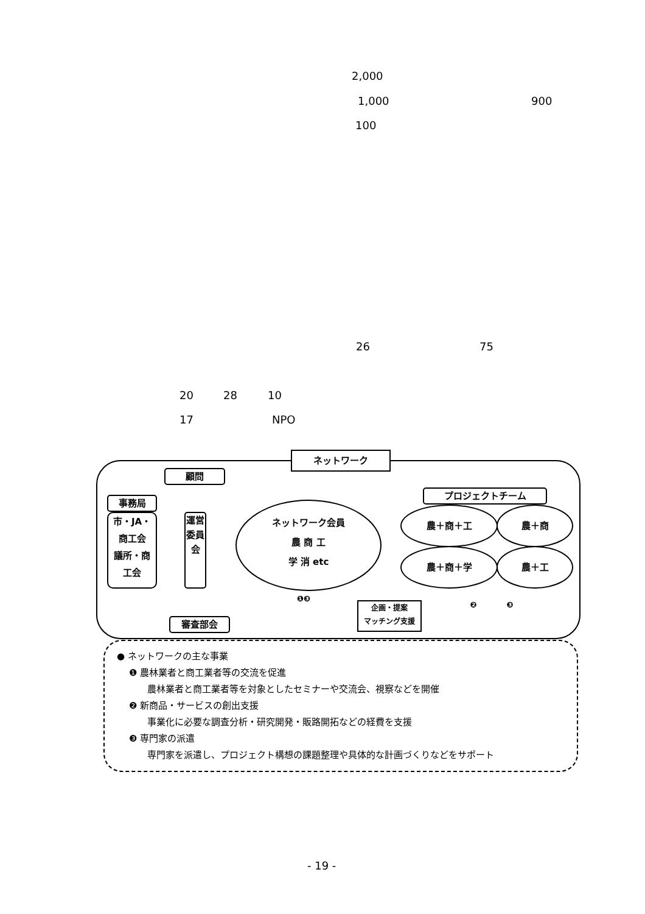2,000
1,000 900
100
26 75
20 28 10
17 NPO
ネットワーク
顧問
事務局
市・JA・
商工会
議所・商
工会
運営委員会
審査部会
ネットワーク会員
農 商 工
学 消 etc
プロジェクトチーム
農＋商＋工 農＋商
農＋商＋学 農＋工
❶❸
企画・提案
マッチング支援
❷ ❸
● ネットワークの主な事業
❶ 農林業者と商工業者等の交流を促進
農林業者と商工業者等を対象としたセミナーや交流会、視察などを開催
❷ 新商品・サービスの創出支援
事業化に必要な調査分析・研究開発・販路開拓などの経費を支援
❸ 専門家の派遣
専門家を派遣し、プロジェクト構想の課題整理や具体的な計画づくりなどをサポート
- 19 -